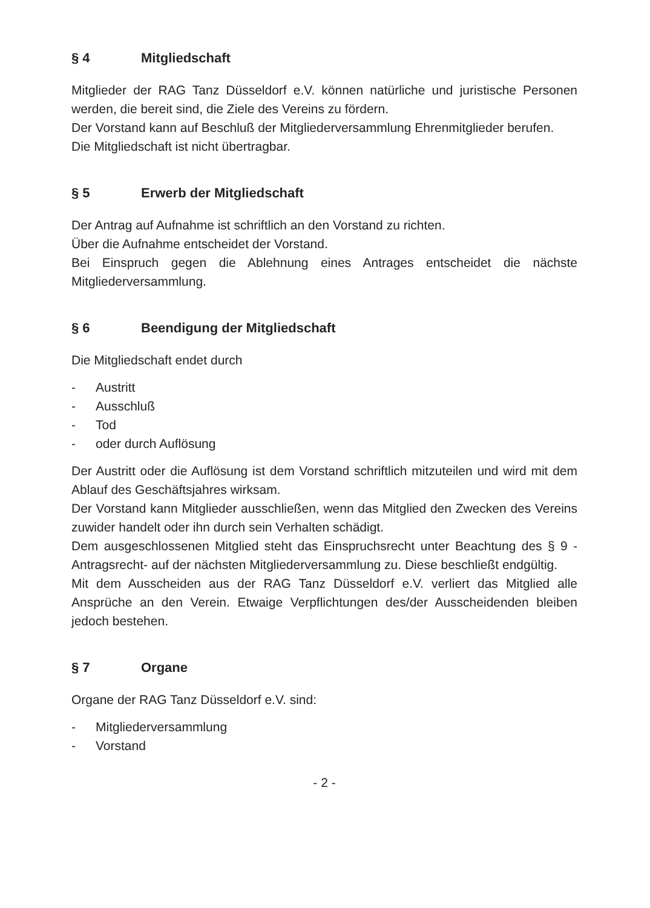§ 4 Mitgliedschaft
Mitglieder der RAG Tanz Düsseldorf e.V. können natürliche und juristische Personen werden, die bereit sind, die Ziele des Vereins zu fördern.
Der Vorstand kann auf Beschluß der Mitgliederversammlung Ehrenmitglieder berufen.
Die Mitgliedschaft ist nicht übertragbar.
§ 5 Erwerb der Mitgliedschaft
Der Antrag auf Aufnahme ist schriftlich an den Vorstand zu richten.
Über die Aufnahme entscheidet der Vorstand.
Bei Einspruch gegen die Ablehnung eines Antrages entscheidet die nächste Mitgliederversammlung.
§ 6 Beendigung der Mitgliedschaft
Die Mitgliedschaft endet durch
- Austritt
- Ausschluß
- Tod
- oder durch Auflösung
Der Austritt oder die Auflösung ist dem Vorstand schriftlich mitzuteilen und wird mit dem Ablauf des Geschäftsjahres wirksam.
Der Vorstand kann Mitglieder ausschließen, wenn das Mitglied den Zwecken des Vereins zuwider handelt oder ihn durch sein Verhalten schädigt.
Dem ausgeschlossenen Mitglied steht das Einspruchsrecht unter Beachtung des § 9 -Antragsrecht- auf der nächsten Mitgliederversammlung zu. Diese beschließt endgültig.
Mit dem Ausscheiden aus der RAG Tanz Düsseldorf e.V. verliert das Mitglied alle Ansprüche an den Verein. Etwaige Verpflichtungen des/der Ausscheidenden bleiben jedoch bestehen.
§ 7 Organe
Organe der RAG Tanz Düsseldorf e.V. sind:
- Mitgliederversammlung
- Vorstand
- 2 -